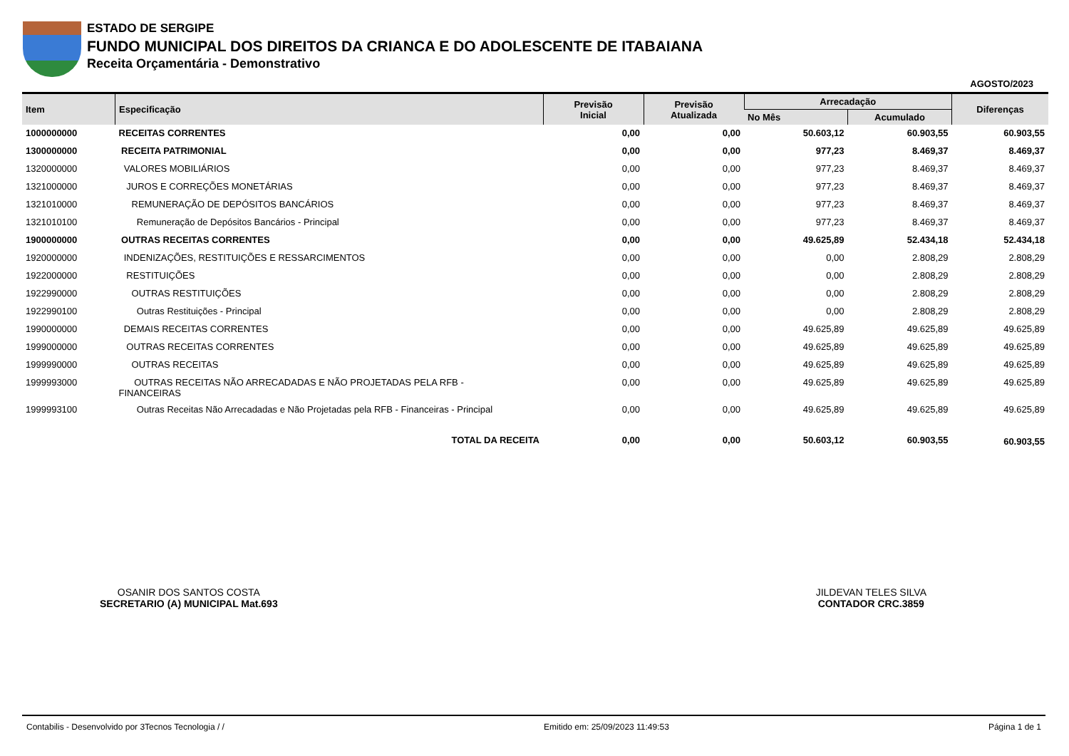ESTADO DE SERGIPE
FUNDO MUNICIPAL DOS DIREITOS DA CRIANCA E DO ADOLESCENTE DE ITABAIANA
Receita Orçamentária - Demonstrativo
AGOSTO/2023
| Item | Especificação | Previsão Inicial | Previsão Atualizada | Arrecadação | | Diferenças |
| --- | --- | --- | --- | --- | --- | --- |
| | | | | No Mês | Acumulado | |
| 1000000000 | RECEITAS CORRENTES | 0,00 | 0,00 | 50.603,12 | 60.903,55 | 60.903,55 |
| 1300000000 | RECEITA PATRIMONIAL | 0,00 | 0,00 | 977,23 | 8.469,37 | 8.469,37 |
| 1320000000 | VALORES MOBILIÁRIOS | 0,00 | 0,00 | 977,23 | 8.469,37 | 8.469,37 |
| 1321000000 | JUROS E CORREÇÕES MONETÁRIAS | 0,00 | 0,00 | 977,23 | 8.469,37 | 8.469,37 |
| 1321010000 | REMUNERAÇÃO DE DEPÓSITOS BANCÁRIOS | 0,00 | 0,00 | 977,23 | 8.469,37 | 8.469,37 |
| 1321010100 | Remuneração de Depósitos Bancários - Principal | 0,00 | 0,00 | 977,23 | 8.469,37 | 8.469,37 |
| 1900000000 | OUTRAS RECEITAS CORRENTES | 0,00 | 0,00 | 49.625,89 | 52.434,18 | 52.434,18 |
| 1920000000 | INDENIZAÇÕES, RESTITUIÇÕES E RESSARCIMENTOS | 0,00 | 0,00 | 0,00 | 2.808,29 | 2.808,29 |
| 1922000000 | RESTITUIÇÕES | 0,00 | 0,00 | 0,00 | 2.808,29 | 2.808,29 |
| 1922990000 | OUTRAS RESTITUIÇÕES | 0,00 | 0,00 | 0,00 | 2.808,29 | 2.808,29 |
| 1922990100 | Outras Restituições - Principal | 0,00 | 0,00 | 0,00 | 2.808,29 | 2.808,29 |
| 1990000000 | DEMAIS RECEITAS CORRENTES | 0,00 | 0,00 | 49.625,89 | 49.625,89 | 49.625,89 |
| 1999000000 | OUTRAS RECEITAS CORRENTES | 0,00 | 0,00 | 49.625,89 | 49.625,89 | 49.625,89 |
| 1999990000 | OUTRAS RECEITAS | 0,00 | 0,00 | 49.625,89 | 49.625,89 | 49.625,89 |
| 1999993000 | OUTRAS RECEITAS NÃO ARRECADADAS E NÃO PROJETADAS PELA RFB - FINANCEIRAS | 0,00 | 0,00 | 49.625,89 | 49.625,89 | 49.625,89 |
| 1999993100 | Outras Receitas Não Arrecadadas e Não Projetadas pela RFB - Financeiras - Principal | 0,00 | 0,00 | 49.625,89 | 49.625,89 | 49.625,89 |
| | TOTAL DA RECEITA | 0,00 | 0,00 | 50.603,12 | 60.903,55 | 60.903,55 |
OSANIR DOS SANTOS COSTA
SECRETARIO (A) MUNICIPAL Mat.693
JILDEVAN TELES SILVA
CONTADOR CRC.3859
Contabilis - Desenvolvido por 3Tecnos Tecnologia / / Emitido em: 25/09/2023 11:49:53 Página 1 de 1